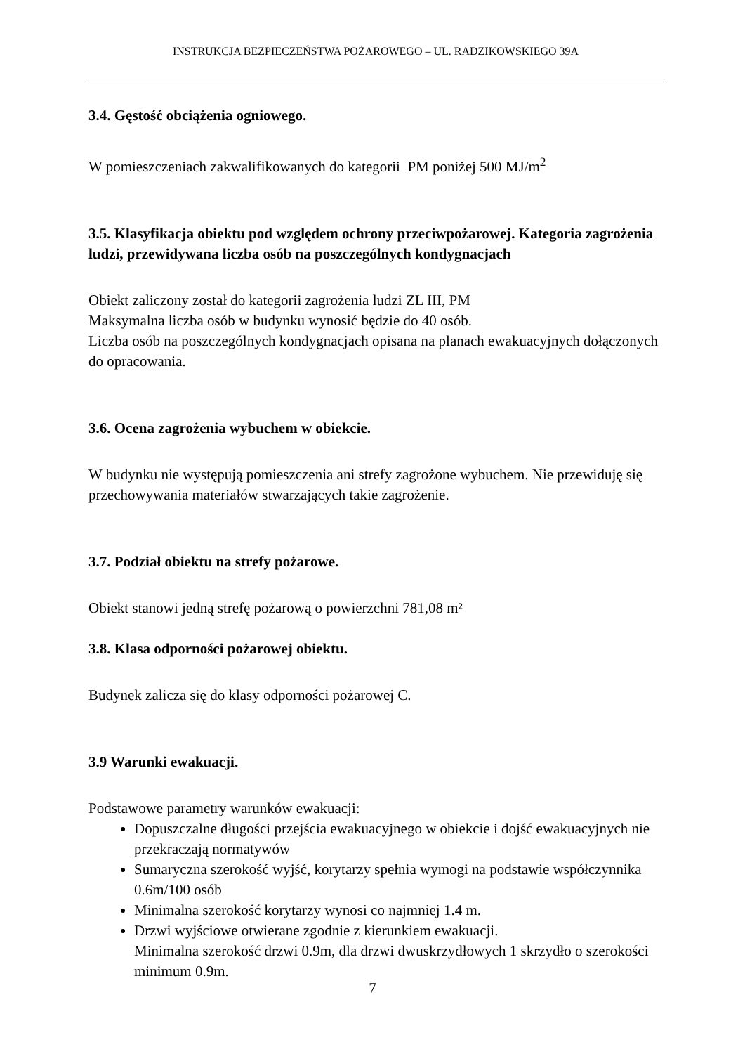INSTRUKCJA BEZPIECZEŃSTWA POŻAROWEGO – UL. RADZIKOWSKIEGO 39A
3.4. Gęstość obciążenia ogniowego.
W pomieszczeniach zakwalifikowanych do kategorii PM poniżej 500 MJ/m<sup>2</sup>
3.5. Klasyfikacja obiektu pod względem ochrony przeciwpożarowej. Kategoria zagrożenia ludzi, przewidywana liczba osób na poszczególnych kondygnacjach
Obiekt zaliczony został do kategorii zagrożenia ludzi ZL III, PM
Maksymalna liczba osób w budynku wynosić będzie do 40 osób.
Liczba osób na poszczególnych kondygnacjach opisana na planach ewakuacyjnych dołączonych do opracowania.
3.6. Ocena zagrożenia wybuchem w obiekcie.
W budynku nie występują pomieszczenia ani strefy zagrożone wybuchem. Nie przewiduję się przechowywania materiałów stwarzających takie zagrożenie.
3.7. Podział obiektu na strefy pożarowe.
Obiekt stanowi jedną strefę pożarową o powierzchni 781,08 m²
3.8. Klasa odporności pożarowej obiektu.
Budynek zalicza się do klasy odporności pożarowej C.
3.9 Warunki ewakuacji.
Podstawowe parametry warunków ewakuacji:
Dopuszczalne długości przejścia ewakuacyjnego w obiekcie i dojść ewakuacyjnych nie przekraczają normatywów
Sumaryczna szerokość wyjść, korytarzy spełnia wymogi na podstawie współczynnika 0.6m/100 osób
Minimalna szerokość korytarzy wynosi co najmniej 1.4 m.
Drzwi wyjściowe otwierane zgodnie z kierunkiem ewakuacji.
Minimalna szerokość drzwi 0.9m, dla drzwi dwuskrzydłowych 1 skrzydło o szerokości minimum 0.9m.
7